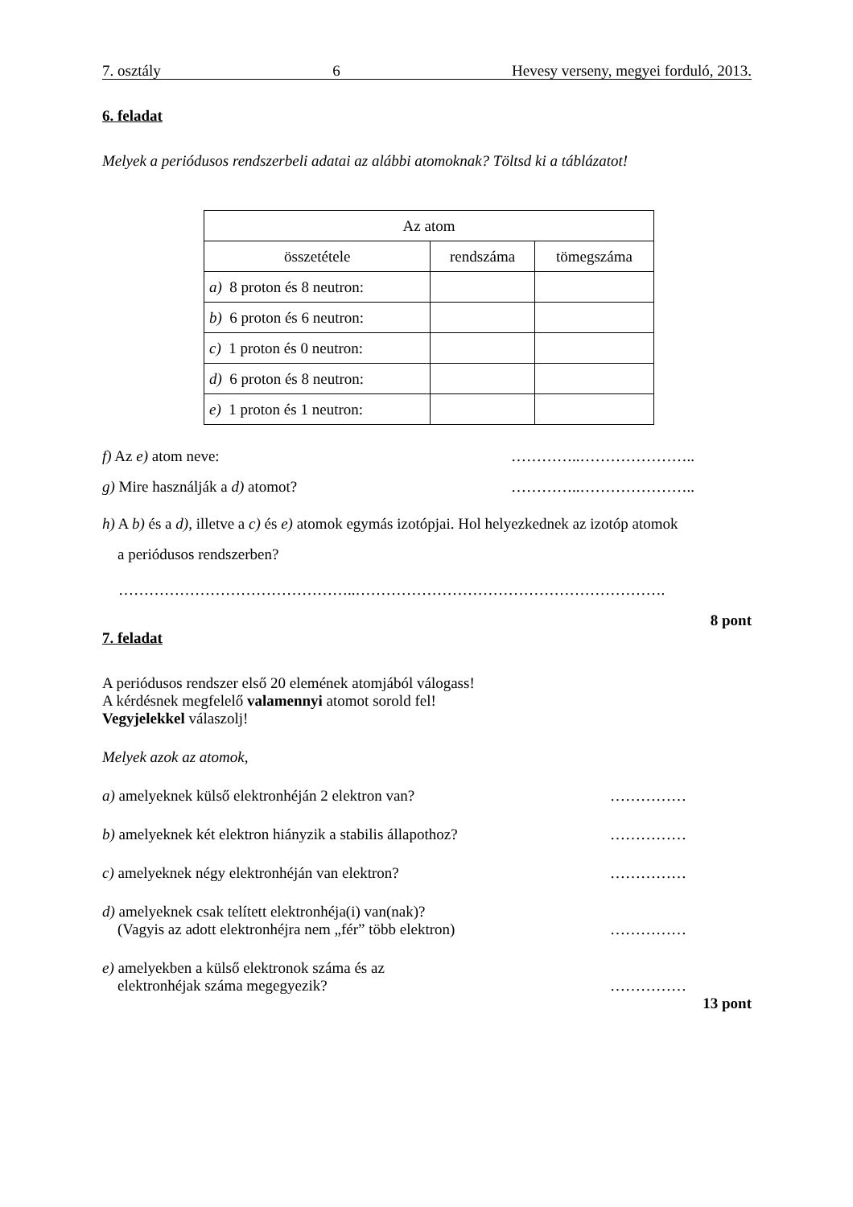7. osztály 6 Hevesy verseny, megyei forduló, 2013.
6. feladat
Melyek a periódusos rendszerbeli adatai az alábbi atomoknak? Töltsd ki a táblázatot!
| Az atom | | |
| összetétele | rendszáma | tömegszáma |
| a) 8 proton és 8 neutron: | | |
| b) 6 proton és 6 neutron: | | |
| c) 1 proton és 0 neutron: | | |
| d) 6 proton és 8 neutron: | | |
| e) 1 proton és 1 neutron: | | |
f) Az e) atom neve: …………..…………………..
g) Mire használják a d) atomot? …………..…………………..
h) A b) és a d), illetve a c) és e) atomok egymás izotópjai. Hol helyezkednek az izotóp atomok
a periódusos rendszerben?
………………………………………..…………………………………………………….
8 pont
7. feladat
A periódusos rendszer első 20 elemének atomjából válogass!
A kérdésnek megfelelő valamennyi atomot sorold fel!
Vegyjelekkel válaszolj!
Melyek azok az atomok,
a) amelyeknek külső elektronhéján 2 elektron van? ……………
b) amelyeknek két elektron hiányzik a stabilis állapothoz? ……………
c) amelyeknek négy elektronhéján van elektron? ……………
d) amelyeknek csak telített elektronhéja(i) van(nak)?
(Vagyis az adott elektronhéjra nem „fér” több elektron) ……………
e) amelyekben a külső elektronok száma és az
elektronhéjak száma megegyezik? ……………
13 pont